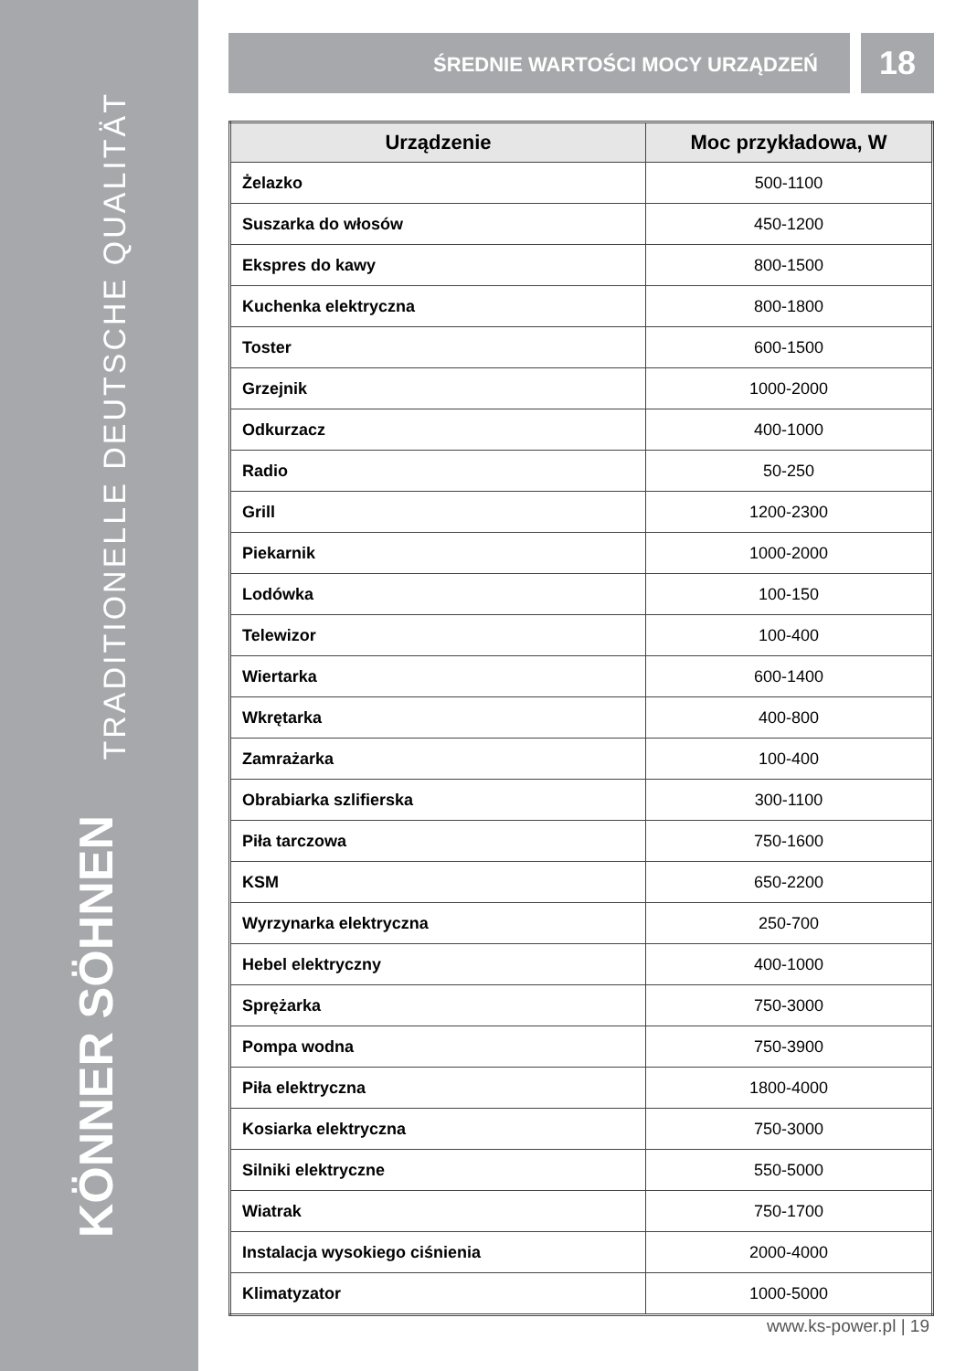TRADITIONELLE DEUTSCHE QUALITÄT
KÖNNER SÖHNEN
ŚREDNIE WARTOŚCI MOCY URZĄDZEŃ
18
| Urządzenie | Moc przykładowa, W |
| --- | --- |
| Żelazko | 500-1100 |
| Suszarka do włosów | 450-1200 |
| Ekspres do kawy | 800-1500 |
| Kuchenka elektryczna | 800-1800 |
| Toster | 600-1500 |
| Grzejnik | 1000-2000 |
| Odkurzacz | 400-1000 |
| Radio | 50-250 |
| Grill | 1200-2300 |
| Piekarnik | 1000-2000 |
| Lodówka | 100-150 |
| Telewizor | 100-400 |
| Wiertarka | 600-1400 |
| Wkrętarka | 400-800 |
| Zamrażarka | 100-400 |
| Obrabiarka szlifierska | 300-1100 |
| Piła tarczowa | 750-1600 |
| KSM | 650-2200 |
| Wyrzynarka elektryczna | 250-700 |
| Hebel elektryczny | 400-1000 |
| Sprężarka | 750-3000 |
| Pompa wodna | 750-3900 |
| Piła elektryczna | 1800-4000 |
| Kosiarka elektryczna | 750-3000 |
| Silniki elektryczne | 550-5000 |
| Wiatrak | 750-1700 |
| Instalacja wysokiego ciśnienia | 2000-4000 |
| Klimatyzator | 1000-5000 |
www.ks-power.pl | 19